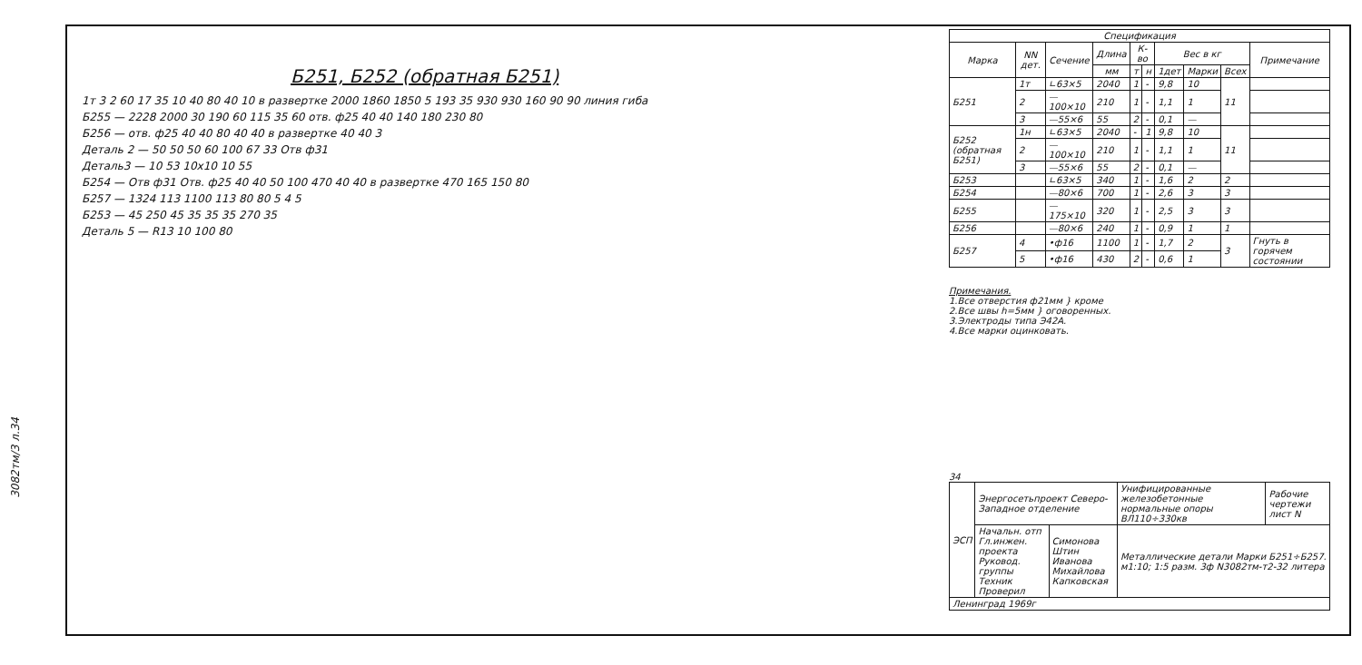3082тм/3 л.34
Б251, Б252 (обратная Б251)
1т 3 2 60 17 35 10 40 80 40 10 в развертке 2000 1860 1850 5 193 35 930 930 160 90 90 линия гиба
Б255 — 2228 2000 30 190 60 115 35 60 отв. ф25 40 40 140 180 230 80
Б256 — отв. ф25 40 40 80 40 40 в развертке 40 40 3
Деталь 2 — 50 50 50 60 100 67 33 Отв ф31
Деталь3 — 10 53 10x10 10 55
Б254 — Отв ф31 Отв. ф25 40 40 50 100 470 40 40 в развертке 470 165 150 80
Б257 — 1324 113 1100 113 80 80 5 4 5
Б253 — 45 250 45 35 35 35 270 35
Деталь 5 — R13 10 100 80
| Спецификация | | | | | | | | | |
| --- | --- | --- | --- | --- | --- | --- | --- | --- | --- |
| Марка | NN дет. | Сечение | Длина | К-во | | Вес в кг | | | Примечание |
| | | | мм | т | н | 1дет | Марки | Всех | |
| Б251 | 1т | ∟63×5 | 2040 | 1 | - | 9,8 | 10 | 11 | |
| | 2 | —100×10 | 210 | 1 | - | 1,1 | 1 | | |
| | 3 | —55×6 | 55 | 2 | - | 0,1 | — | | |
| Б252 (обратная Б251) | 1н | ∟63×5 | 2040 | - | 1 | 9,8 | 10 | 11 | |
| | 2 | —100×10 | 210 | 1 | - | 1,1 | 1 | | |
| | 3 | —55×6 | 55 | 2 | - | 0,1 | — | | |
| Б253 | | ∟63×5 | 340 | 1 | - | 1,6 | 2 | 2 | |
| Б254 | | —80×6 | 700 | 1 | - | 2,6 | 3 | 3 | |
| Б255 | | —175×10 | 320 | 1 | - | 2,5 | 3 | 3 | |
| Б256 | | —80×6 | 240 | 1 | - | 0,9 | 1 | 1 | |
| Б257 | 4 | •ф16 | 1100 | 1 | - | 1,7 | 2 | 3 | Гнуть в горячем состоянии |
| | 5 | •ф16 | 430 | 2 | - | 0,6 | 1 | | |
Примечания.
1.Все отверстия ф21мм } кроме
2.Все швы h=5мм } оговоренных.
3.Электроды типа Э42А.
4.Все марки оцинковать.
34
| ЭСП | Энергосетьпроект Северо-Западное отделение | | Унифицированные железобетонные нормальные опоры ВЛ110÷330кв | Рабочие чертежи лист N |
| | Начальн. отп Гл.инжен. проекта Руковод. группы Техник Проверил | Симонова Штин Иванова Михайлова Капковская | Металлические детали Марки Б251÷Б257. м1:10; 1:5 разм. 3ф N3082тм-т2-32 литера | |
| Ленинград 1969г | | | | |